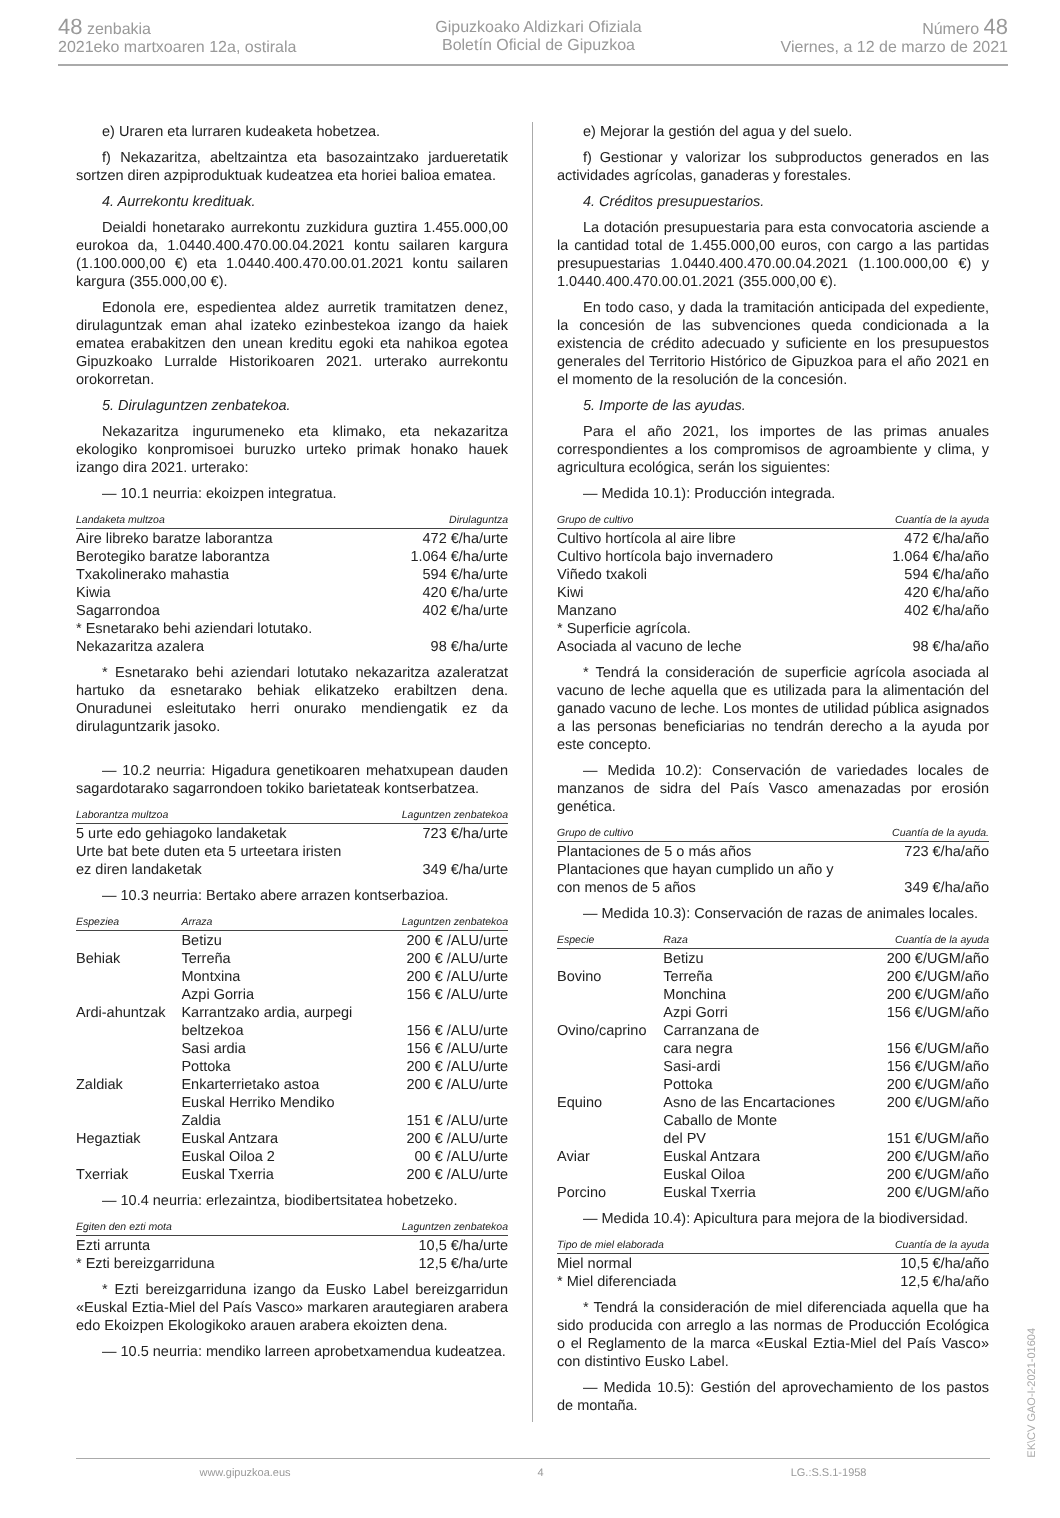48 zenbakia
2021eko martxoaren 12a, ostirala
Gipuzkoako Aldizkari Ofiziala
Boletín Oficial de Gipuzkoa
Número 48
Viernes, a 12 de marzo de 2021
e) Uraren eta lurraren kudeaketa hobetzea.
f) Nekazaritza, abeltzaintza eta basozaintzako jardueretatik sortzen diren azpiproduktuak kudeatzea eta horiei balioa ematea.
4. Aurrekontu kredituak.
Deialdi honetarako aurrekontu zuzkidura guztira 1.455.000,00 eurokoa da, 1.0440.400.470.00.04.2021 kontu sailaren kargura (1.100.000,00 €) eta 1.0440.400.470.00.01.2021 kontu sailaren kargura (355.000,00 €).
Edonola ere, espedientea aldez aurretik tramitatzen denez, dirulaguntzak eman ahal izateko ezinbestekoa izango da haiek ematea erabakitzen den unean kreditu egoki eta nahikoa egotea Gipuzkoako Lurralde Historikoaren 2021. urterako aurrekontu orokorretan.
5. Dirulaguntzen zenbatekoa.
Nekazaritza ingurumeneko eta klimako, eta nekazaritza ekologiko konpromisoei buruzko urteko primak honako hauek izango dira 2021. urterako:
— 10.1 neurria: ekoizpen integratua.
| Landaketa multzoa | Dirulaguntza |
| --- | --- |
| Aire libreko baratze laborantza | 472 €/ha/urte |
| Berotegiko baratze laborantza | 1.064 €/ha/urte |
| Txakolinerako mahastia | 594 €/ha/urte |
| Kiwia | 420 €/ha/urte |
| Sagarrondoa | 402 €/ha/urte |
| * Esnetarako behi aziendari lotutako. Nekazaritza azalera | 98 €/ha/urte |
* Esnetarako behi aziendari lotutako nekazaritza azaleratzat hartuko da esnetarako behiak elikatzeko erabiltzen dena. Onuradunei esleitutako herri onurako mendiengatik ez da dirulaguntzarik jasoko.
— 10.2 neurria: Higadura genetikoaren mehatxupean dauden sagardotarako sagarrondoen tokiko barietateak kontserbatzea.
| Laborantza multzoa | Laguntzen zenbatekoa |
| --- | --- |
| 5 urte edo gehiagoko landaketak | 723 €/ha/urte |
| Urte bat bete duten eta 5 urteetara iristen ez diren landaketak | 349 €/ha/urte |
— 10.3 neurria: Bertako abere arrazen kontserbazioa.
| Espeziea | Arraza | Laguntzen zenbatekoa |
| --- | --- | --- |
| | Betizu | 200 € /ALU/urte |
| Behiak | Terreña | 200 € /ALU/urte |
| | Montxina | 200 € /ALU/urte |
| | Azpi Gorria | 156 € /ALU/urte |
| Ardi-ahuntzak | Karrantzako ardia, aurpegi beltzekoa | 156 € /ALU/urte |
| | Sasi ardia | 156 € /ALU/urte |
| | Pottoka | 200 € /ALU/urte |
| Zaldiak | Enkarterrietako astoa | 200 € /ALU/urte |
| | Euskal Herriko Mendiko Zaldia | 151 € /ALU/urte |
| Hegaztiak | Euskal Antzara | 200 € /ALU/urte |
| | Euskal Oiloa 2 | 00 € /ALU/urte |
| Txerriak | Euskal Txerria | 200 € /ALU/urte |
— 10.4 neurria: erlezaintza, biodibertsitatea hobetzeko.
| Egiten den ezti mota | Laguntzen zenbatekoa |
| --- | --- |
| Ezti arrunta | 10,5 €/ha/urte |
| * Ezti bereizgarriduna | 12,5 €/ha/urte |
* Ezti bereizgarriduna izango da Eusko Label bereizgarridun «Euskal Eztia-Miel del País Vasco» markaren arautegiaren arabera edo Ekoizpen Ekologikoko arauen arabera ekoizten dena.
— 10.5 neurria: mendiko larreen aprobetxamendua kudeatzea.
e) Mejorar la gestión del agua y del suelo.
f) Gestionar y valorizar los subproductos generados en las actividades agrícolas, ganaderas y forestales.
4. Créditos presupuestarios.
La dotación presupuestaria para esta convocatoria asciende a la cantidad total de 1.455.000,00 euros, con cargo a las partidas presupuestarias 1.0440.400.470.00.04.2021 (1.100.000,00 €) y 1.0440.400.470.00.01.2021 (355.000,00 €).
En todo caso, y dada la tramitación anticipada del expediente, la concesión de las subvenciones queda condicionada a la existencia de crédito adecuado y suficiente en los presupuestos generales del Territorio Histórico de Gipuzkoa para el año 2021 en el momento de la resolución de la concesión.
5. Importe de las ayudas.
Para el año 2021, los importes de las primas anuales correspondientes a los compromisos de agroambiente y clima, y agricultura ecológica, serán los siguientes:
— Medida 10.1): Producción integrada.
| Grupo de cultivo | Cuantía de la ayuda |
| --- | --- |
| Cultivo hortícola al aire libre | 472 €/ha/año |
| Cultivo hortícola bajo invernadero | 1.064 €/ha/año |
| Viñedo txakoli | 594 €/ha/año |
| Kiwi | 420 €/ha/año |
| Manzano | 402 €/ha/año |
| * Superficie agrícola. Asociada al vacuno de leche | 98 €/ha/año |
* Tendrá la consideración de superficie agrícola asociada al vacuno de leche aquella que es utilizada para la alimentación del ganado vacuno de leche. Los montes de utilidad pública asignados a las personas beneficiarias no tendrán derecho a la ayuda por este concepto.
— Medida 10.2): Conservación de variedades locales de manzanos de sidra del País Vasco amenazadas por erosión genética.
| Grupo de cultivo | Cuantía de la ayuda. |
| --- | --- |
| Plantaciones de 5 o más años | 723 €/ha/año |
| Plantaciones que hayan cumplido un año y con menos de 5 años | 349 €/ha/año |
— Medida 10.3): Conservación de razas de animales locales.
| Especie | Raza | Cuantía de la ayuda |
| --- | --- | --- |
| | Betizu | 200 €/UGM/año |
| Bovino | Terreña | 200 €/UGM/año |
| | Monchina | 200 €/UGM/año |
| | Azpi Gorri | 156 €/UGM/año |
| Ovino/caprino | Carranzana de cara negra | 156 €/UGM/año |
| | Sasi-ardi | 156 €/UGM/año |
| | Pottoka | 200 €/UGM/año |
| Equino | Asno de las Encartaciones | 200 €/UGM/año |
| | Caballo de Monte del PV | 151 €/UGM/año |
| Aviar | Euskal Antzara | 200 €/UGM/año |
| | Euskal Oiloa | 200 €/UGM/año |
| Porcino | Euskal Txerria | 200 €/UGM/año |
— Medida 10.4): Apicultura para mejora de la biodiversidad.
| Tipo de miel elaborada | Cuantía de la ayuda |
| --- | --- |
| Miel normal | 10,5 €/ha/año |
| * Miel diferenciada | 12,5 €/ha/año |
* Tendrá la consideración de miel diferenciada aquella que ha sido producida con arreglo a las normas de Producción Ecológica o el Reglamento de la marca «Euskal Eztia-Miel del País Vasco» con distintivo Eusko Label.
— Medida 10.5): Gestión del aprovechamiento de los pastos de montaña.
www.gipuzkoa.eus 4 LG.:S.S.1-1958
EK\CV GAO-I-2021-01604